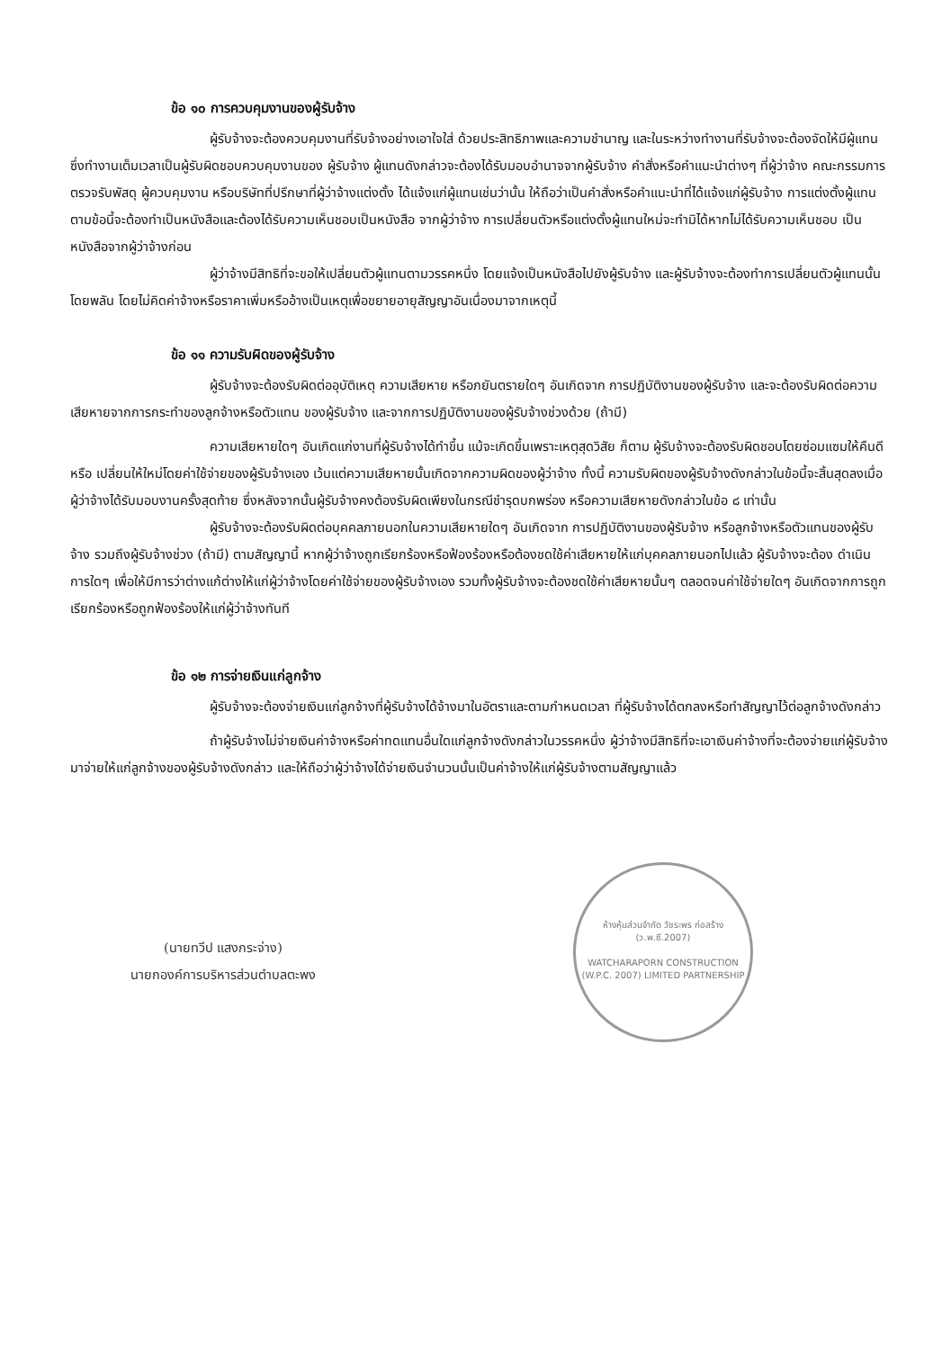ข้อ ๑๐ การควบคุมงานของผู้รับจ้าง
ผู้รับจ้างจะต้องควบคุมงานที่รับจ้างอย่างเอาใจใส่ ด้วยประสิทธิภาพและความชำนาญ และในระหว่างทำงานที่รับจ้างจะต้องจัดให้มีผู้แทนซึ่งทำงานเต็มเวลาเป็นผู้รับผิดชอบควบคุมงานของ ผู้รับจ้าง ผู้แทนดังกล่าวจะต้องได้รับมอบอำนาจจากผู้รับจ้าง คำสั่งหรือคำแนะนำต่างๆ ที่ผู้ว่าจ้าง คณะกรรมการตรวจรับพัสดุ ผู้ควบคุมงาน หรือบริษัทที่ปรึกษาที่ผู้ว่าจ้างแต่งตั้ง ได้แจ้งแก่ผู้แทนเช่นว่านั้น ให้ถือว่าเป็นคำสั่งหรือคำแนะนำที่ได้แจ้งแก่ผู้รับจ้าง การแต่งตั้งผู้แทนตามข้อนี้จะต้องทำเป็นหนังสือและต้องได้รับความเห็นชอบเป็นหนังสือ จากผู้ว่าจ้าง การเปลี่ยนตัวหรือแต่งตั้งผู้แทนใหม่จะทำมิได้หากไม่ได้รับความเห็นชอบ เป็นหนังสือจากผู้ว่าจ้างก่อน
ผู้ว่าจ้างมีสิทธิที่จะขอให้เปลี่ยนตัวผู้แทนตามวรรคหนึ่ง โดยแจ้งเป็นหนังสือไปยังผู้รับจ้าง และผู้รับจ้างจะต้องทำการเปลี่ยนตัวผู้แทนนั้นโดยพลัน โดยไม่คิดค่าจ้างหรือราคาเพิ่มหรืออ้างเป็นเหตุเพื่อขยายอายุสัญญาอันเนื่องมาจากเหตุนี้
ข้อ ๑๑ ความรับผิดของผู้รับจ้าง
ผู้รับจ้างจะต้องรับผิดต่ออุบัติเหตุ ความเสียหาย หรือภยันตรายใดๆ อันเกิดจาก การปฏิบัติงานของผู้รับจ้าง และจะต้องรับผิดต่อความเสียหายจากการกระทำของลูกจ้างหรือตัวแทน ของผู้รับจ้าง และจากการปฏิบัติงานของผู้รับจ้างช่วงด้วย (ถ้ามี)
ความเสียหายใดๆ อันเกิดแก่งานที่ผู้รับจ้างได้ทำขึ้น แม้จะเกิดขึ้นเพราะเหตุสุดวิสัย ก็ตาม ผู้รับจ้างจะต้องรับผิดชอบโดยซ่อมแซมให้คืนดีหรือ เปลี่ยนให้ใหม่โดยค่าใช้จ่ายของผู้รับจ้างเอง เว้นแต่ความเสียหายนั้นเกิดจากความผิดของผู้ว่าจ้าง ทั้งนี้ ความรับผิดของผู้รับจ้างดังกล่าวในข้อนี้จะสิ้นสุดลงเมื่อผู้ว่าจ้างได้รับมอบงานครั้งสุดท้าย ซึ่งหลังจากนั้นผู้รับจ้างคงต้องรับผิดเพียงในกรณีชำรุดบกพร่อง หรือความเสียหายดังกล่าวในข้อ ๘ เท่านั้น
ผู้รับจ้างจะต้องรับผิดต่อบุคคลภายนอกในความเสียหายใดๆ อันเกิดจาก การปฏิบัติงานของผู้รับจ้าง หรือลูกจ้างหรือตัวแทนของผู้รับจ้าง รวมถึงผู้รับจ้างช่วง (ถ้ามี) ตามสัญญานี้ หากผู้ว่าจ้างถูกเรียกร้องหรือฟ้องร้องหรือต้องชดใช้ค่าเสียหายให้แก่บุคคลภายนอกไปแล้ว ผู้รับจ้างจะต้อง ดำเนินการใดๆ เพื่อให้มีการว่าต่างแก้ต่างให้แก่ผู้ว่าจ้างโดยค่าใช้จ่ายของผู้รับจ้างเอง รวมทั้งผู้รับจ้างจะต้องชดใช้ค่าเสียหายนั้นๆ ตลอดจนค่าใช้จ่ายใดๆ อันเกิดจากการถูกเรียกร้องหรือถูกฟ้องร้องให้แก่ผู้ว่าจ้างทันที
ข้อ ๑๒ การจ่ายเงินแก่ลูกจ้าง
ผู้รับจ้างจะต้องจ่ายเงินแก่ลูกจ้างที่ผู้รับจ้างได้จ้างมาในอัตราและตามกำหนดเวลา ที่ผู้รับจ้างได้ตกลงหรือทำสัญญาไว้ต่อลูกจ้างดังกล่าว
ถ้าผู้รับจ้างไม่จ่ายเงินค่าจ้างหรือค่าทดแทนอื่นใดแก่ลูกจ้างดังกล่าวในวรรคหนึ่ง ผู้ว่าจ้างมีสิทธิที่จะเอาเงินค่าจ้างที่จะต้องจ่ายแก่ผู้รับจ้างมาจ่ายให้แก่ลูกจ้างของผู้รับจ้างดังกล่าว และให้ถือว่าผู้ว่าจ้างได้จ่ายเงินจำนวนนั้นเป็นค่าจ้างให้แก่ผู้รับจ้างตามสัญญาแล้ว
(นายทวีป แสงกระจ่าง)
นายกองค์การบริหารส่วนตำบลตะพง
ห้างหุ้นส่วนจำกัด วัชระพร ก่อสร้าง (ว.พ.ซี.2007)
WATCHARAPORN CONSTRUCTION (W.P.C. 2007) LIMITED PARTNERSHIP